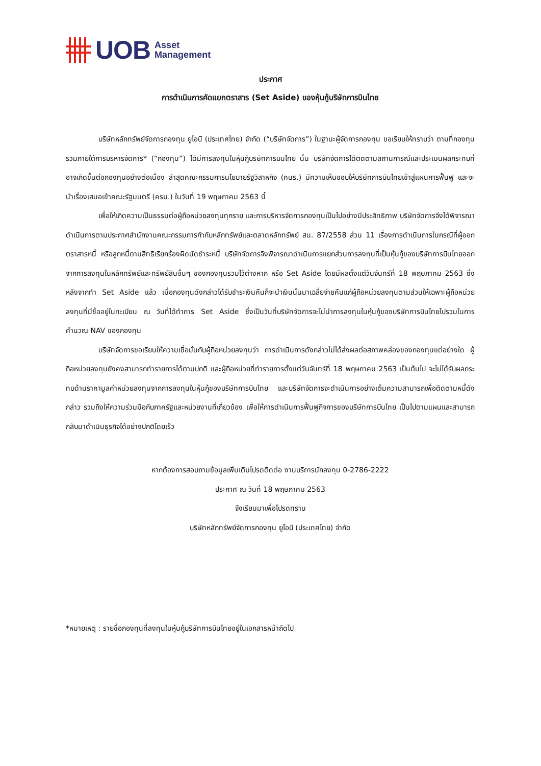UOB Asset
Management
ประกาศ
การดำเนินการคัดแยกตราสาร (Set Aside) ของหุ้นกู้บริษัทการบินไทย
บริษัทหลักทรัพย์จัดการกองทุน ยูโอบี (ประเทศไทย) จำกัด (“บริษัทจัดการ”) ในฐานะผู้จัดการกองทุน ขอเรียนให้ทราบว่า ตามที่กองทุนรวมภายใต้การบริหารจัดการ* (“กองทุน”) ได้มีการลงทุนในหุ้นกู้บริษัทการบินไทย นั้น บริษัทจัดการได้ติดตามสถานการณ์และประเมินผลกระทบที่อาจเกิดขึ้นต่อกองทุนอย่างต่อเนื่อง ล่าสุดคณะกรรมการนโยบายรัฐวิสาหกิจ (คนร.) มีความเห็นชอบให้บริษัทการบินไทยเข้าสู่แผนการฟื้นฟู และจะนำเรื่องเสนอเข้าคณะรัฐมนตรี (ครม.) ในวันที่ 19 พฤษภาคม 2563 นี้
เพื่อให้เกิดความเป็นธรรมต่อผู้ถือหน่วยลงทุนทุกราย และการบริหารจัดการกองทุนเป็นไปอย่างมีประสิทธิภาพ บริษัทจัดการจึงได้พิจารณาดำเนินการตามประกาศสำนักงานคณะกรรมการกำกับหลักทรัพย์และตลาดหลักทรัพย์ สน. 87/2558 ส่วน 11 เรื่องการดำเนินการในกรณีที่ผู้ออกตราสารหนี้ หรือลูกหนี้ตามสิทธิเรียกร้องผิดนัดชำระหนี้ บริษัทจัดการจึงพิจารณาดำเนินการแยกส่วนการลงทุนที่เป็นหุ้นกู้ของบริษัทการบินไทยออกจากการลงทุนในหลักทรัพย์และทรัพย์สินอื่นๆ ของกองทุนรวมไว้ต่างหาก หรือ Set Aside โดยมีผลตั้งแต่วันจันทร์ที่ 18 พฤษภาคม 2563 ซึ่งหลังจากทำ Set Aside แล้ว เมื่อกองทุนดังกล่าวได้รับชำระเงินคืนก็จะนำเงินนั้นมาเฉลี่ยจ่ายคืนแก่ผู้ถือหน่วยลงทุนตามส่วนให้เฉพาะผู้ถือหน่วยลงทุนที่มีชื่ออยู่ในทะเบียน ณ วันที่ได้ทำการ Set Aside ซึ่งเป็นวันที่บริษัทจัดการจะไม่นำการลงทุนในหุ้นกู้ของบริษัทการบินไทยไปรวมในการคำนวณ NAV ของกองทุน
บริษัทจัดการขอเรียนให้ความเชื่อมั่นกับผู้ถือหน่วยลงทุนว่า การดำเนินการดังกล่าวไม่ได้ส่งผลต่อสภาพคล่องของกองทุนแต่อย่างใด ผู้ถือหน่วยลงทุนยังคงสามารถทำรายการได้ตามปกติ และผู้ถือหน่วยที่ทำรายการตั้งแต่วันจันทร์ที่ 18 พฤษภาคม 2563 เป็นต้นไป จะไม่ได้รับผลกระทบด้านราคามูลค่าหน่วยลงทุนจากการลงทุนในหุ้นกู้ของบริษัทการบินไทย และบริษัทจัดการจะดำเนินการอย่างเต็มความสามารถเพื่อติดตามหนี้ดังกล่าว รวมถึงให้ความร่วมมือกับภาครัฐและหน่วยงานที่เกี่ยวข้อง เพื่อให้การดำเนินการฟื้นฟูกิจการของบริษัทการบินไทย เป็นไปตามแผนและสามารถกลับมาดำเนินธุรกิจได้อย่างปกติโดยเร็ว
หากต้องการสอบถามข้อมูลเพิ่มเติมโปรดติดต่อ งานบริการนักลงทุน 0-2786-2222
ประกาศ ณ วันที่ 18 พฤษภาคม 2563
จึงเรียนมาเพื่อโปรดทราบ
บริษัทหลักทรัพย์จัดการกองทุน ยูโอบี (ประเทศไทย) จำกัด
*หมายเหตุ : รายชื่อกองทุนที่ลงทุนในหุ้นกู้บริษัทการบินไทยอยู่ในเอกสารหน้าถัดไป